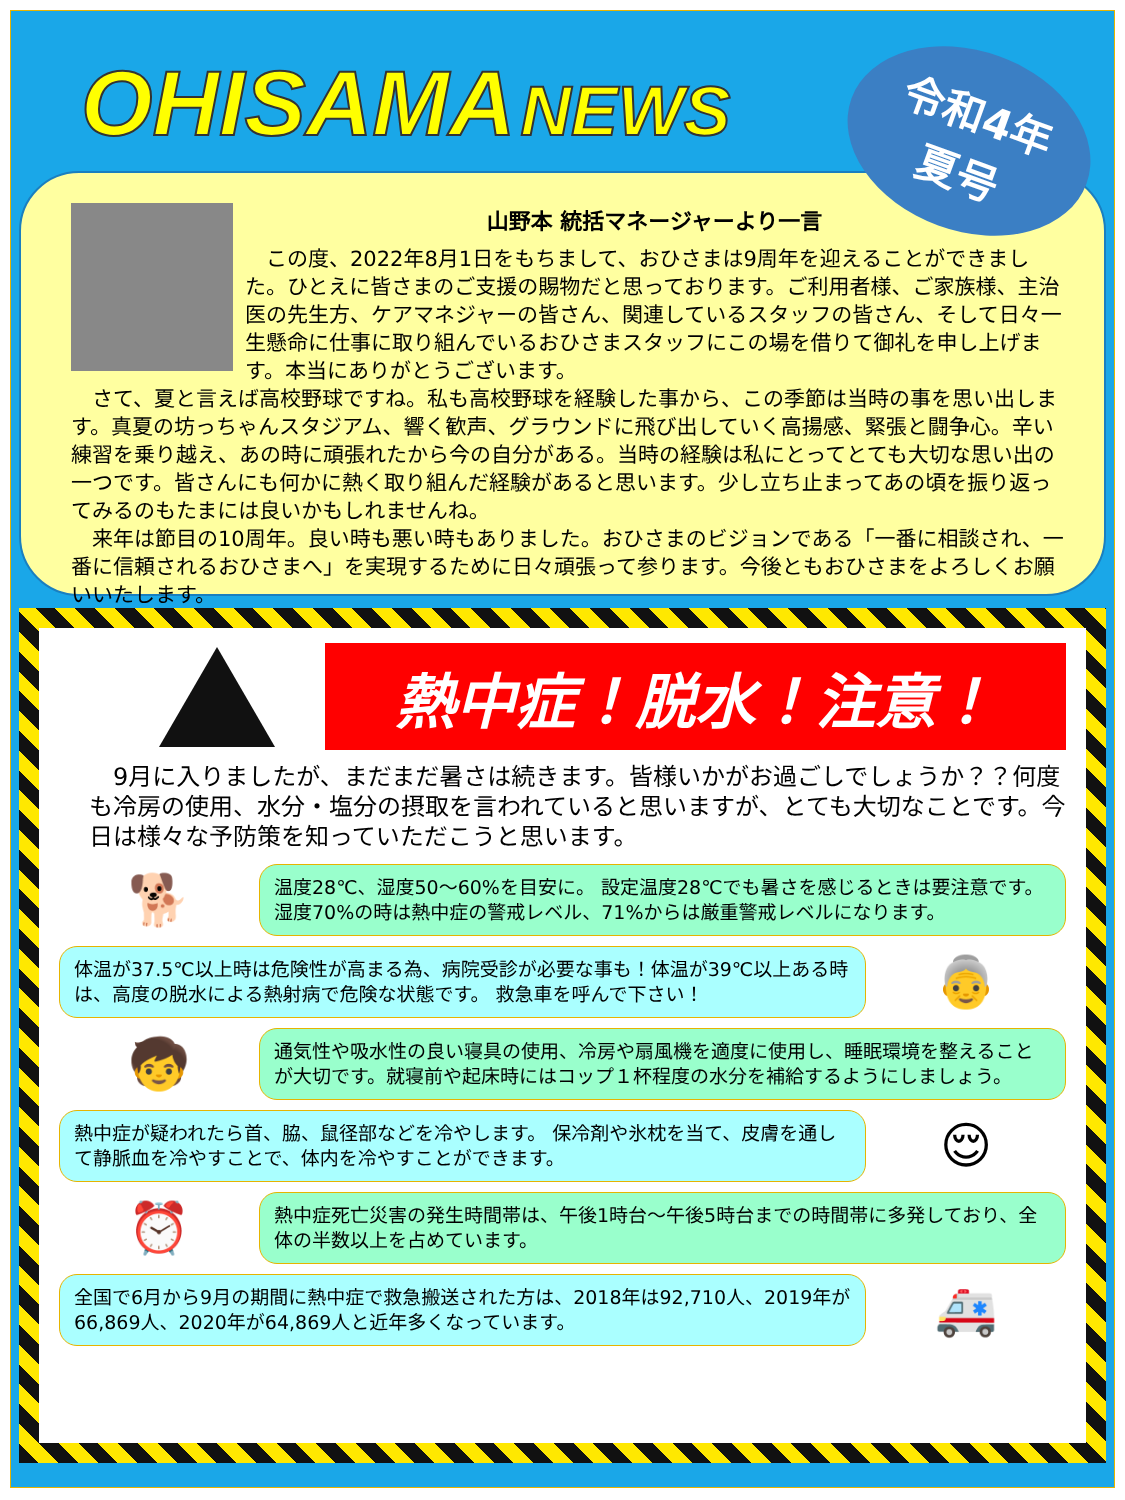令和4年
夏号
OHISAMA NEWS
山野本 統括マネージャーより一言
この度、2022年8月1日をもちまして、おひさまは9周年を迎えることができました。ひとえに皆さまのご支援の賜物だと思っております。ご利用者様、ご家族様、主治医の先生方、ケアマネジャーの皆さん、関連しているスタッフの皆さん、そして日々一生懸命に仕事に取り組んでいるおひさまスタッフにこの場を借りて御礼を申し上げます。本当にありがとうございます。
さて、夏と言えば高校野球ですね。私も高校野球を経験した事から、この季節は当時の事を思い出します。真夏の坊っちゃんスタジアム、響く歓声、グラウンドに飛び出していく高揚感、緊張と闘争心。辛い練習を乗り越え、あの時に頑張れたから今の自分がある。当時の経験は私にとってとても大切な思い出の一つです。皆さんにも何かに熱く取り組んだ経験があると思います。少し立ち止まってあの頃を振り返ってみるのもたまには良いかもしれませんね。
来年は節目の10周年。良い時も悪い時もありました。おひさまのビジョンである「一番に相談され、一番に信頼されるおひさまへ」を実現するために日々頑張って参ります。今後ともおひさまをよろしくお願いいたします。
熱中症！脱水！注意！
9月に入りましたが、まだまだ暑さは続きます。皆様いかがお過ごしでしょうか？？何度も冷房の使用、水分・塩分の摂取を言われていると思いますが、とても大切なことです。今日は様々な予防策を知っていただこうと思います。
🐕
温度28℃、湿度50～60%を目安に。 設定温度28℃でも暑さを感じるときは要注意です。湿度70%の時は熱中症の警戒レベル、71%からは厳重警戒レベルになります。
体温が37.5℃以上時は危険性が高まる為、病院受診が必要な事も！体温が39℃以上ある時は、高度の脱水による熱射病で危険な状態です。 救急車を呼んで下さい！
👵
🧒
通気性や吸水性の良い寝具の使用、冷房や扇風機を適度に使用し、睡眠環境を整えることが大切です。就寝前や起床時にはコップ１杯程度の水分を補給するようにしましょう。
熱中症が疑われたら首、脇、鼠径部などを冷やします。 保冷剤や氷枕を当て、皮膚を通して静脈血を冷やすことで、体内を冷やすことができます。
😌
⏰
熱中症死亡災害の発生時間帯は、午後1時台～午後5時台までの時間帯に多発しており、全体の半数以上を占めています。
全国で6月から9月の期間に熱中症で救急搬送された方は、2018年は92,710人、2019年が66,869人、2020年が64,869人と近年多くなっています。
🚑